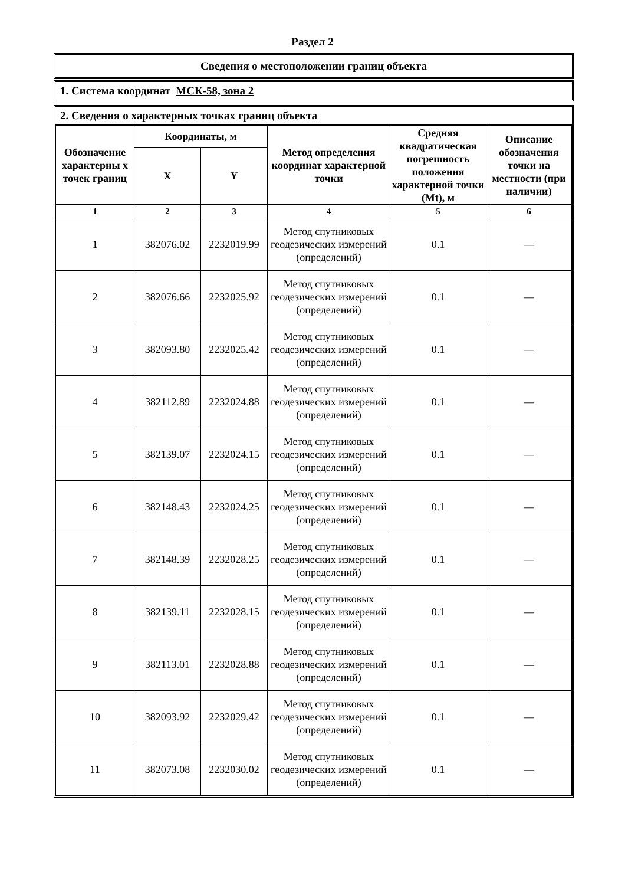Раздел 2
Сведения о местоположении границ объекта
1. Система координат МСК-58, зона 2
2. Сведения о характерных точках границ объекта
| Обозначение характерны х точек границ | Координаты, м | | Метод определения координат характерной точки | Средняя квадратическая погрешность положения характерной точки (Mt), м | Описание обозначения точки на местности (при наличии) |
| --- | --- | --- | --- | --- | --- |
| | X | Y | | | |
| 1 | 2 | 3 | 4 | 5 | 6 |
| 1 | 382076.02 | 2232019.99 | Метод спутниковых геодезических измерений (определений) | 0.1 | — |
| 2 | 382076.66 | 2232025.92 | Метод спутниковых геодезических измерений (определений) | 0.1 | — |
| 3 | 382093.80 | 2232025.42 | Метод спутниковых геодезических измерений (определений) | 0.1 | — |
| 4 | 382112.89 | 2232024.88 | Метод спутниковых геодезических измерений (определений) | 0.1 | — |
| 5 | 382139.07 | 2232024.15 | Метод спутниковых геодезических измерений (определений) | 0.1 | — |
| 6 | 382148.43 | 2232024.25 | Метод спутниковых геодезических измерений (определений) | 0.1 | — |
| 7 | 382148.39 | 2232028.25 | Метод спутниковых геодезических измерений (определений) | 0.1 | — |
| 8 | 382139.11 | 2232028.15 | Метод спутниковых геодезических измерений (определений) | 0.1 | — |
| 9 | 382113.01 | 2232028.88 | Метод спутниковых геодезических измерений (определений) | 0.1 | — |
| 10 | 382093.92 | 2232029.42 | Метод спутниковых геодезических измерений (определений) | 0.1 | — |
| 11 | 382073.08 | 2232030.02 | Метод спутниковых геодезических измерений (определений) | 0.1 | — |